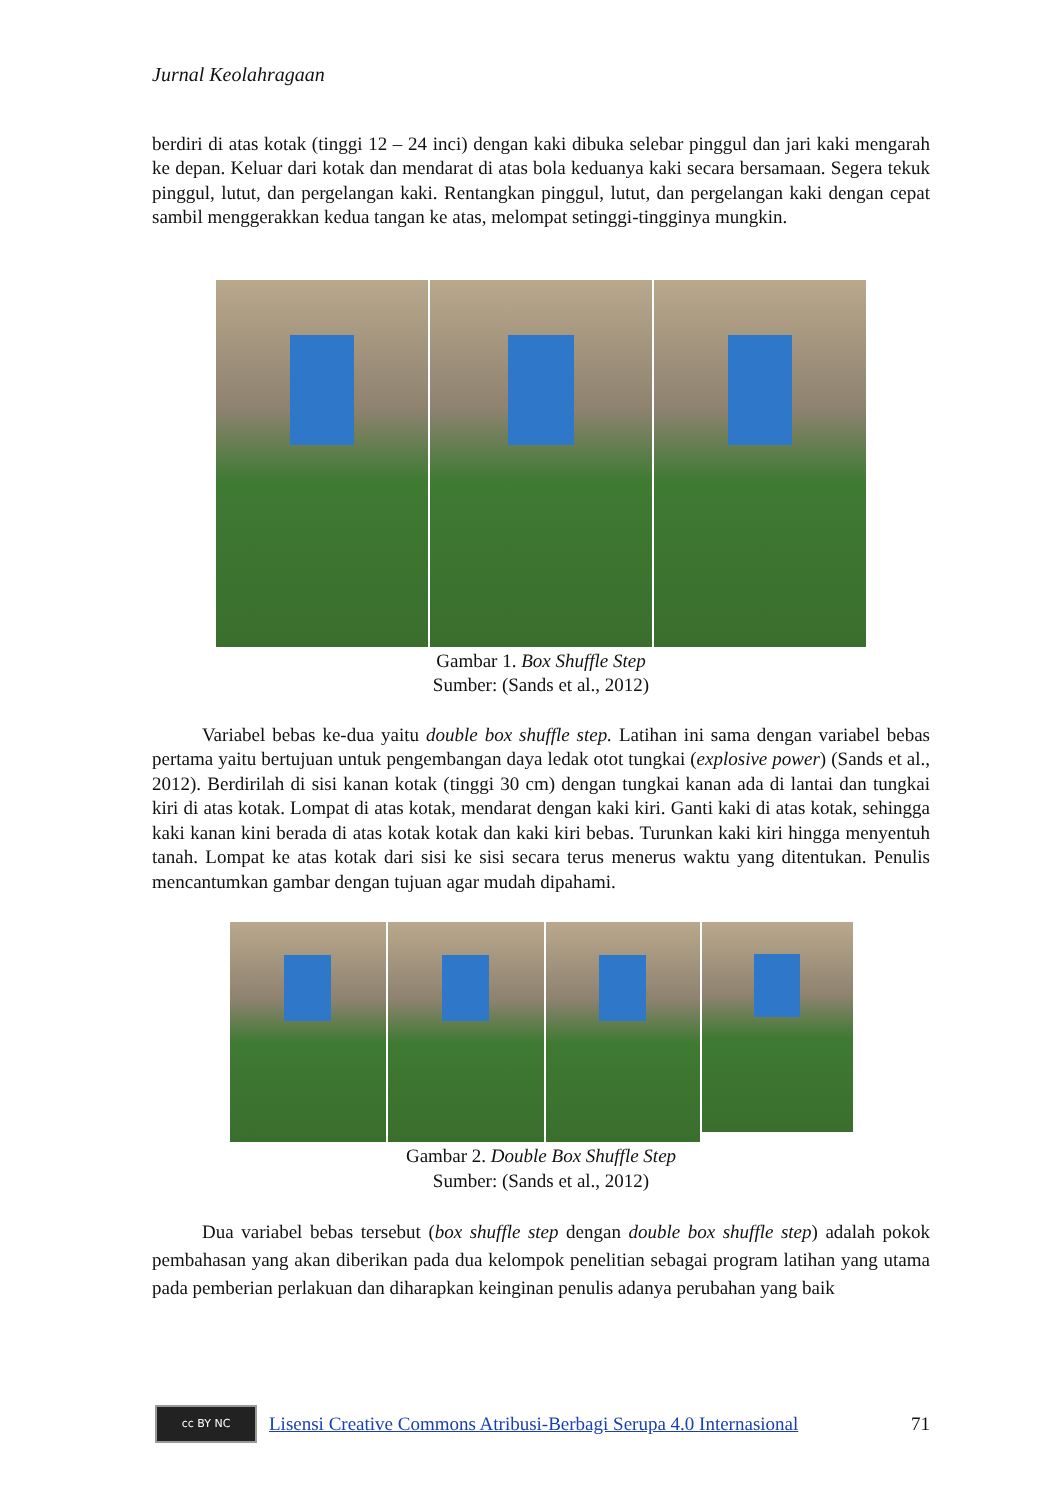Jurnal Keolahragaan
berdiri di atas kotak (tinggi 12 – 24 inci) dengan kaki dibuka selebar pinggul dan jari kaki mengarah ke depan. Keluar dari kotak dan mendarat di atas bola keduanya kaki secara bersamaan. Segera tekuk pinggul, lutut, dan pergelangan kaki. Rentangkan pinggul, lutut, dan pergelangan kaki dengan cepat sambil menggerakkan kedua tangan ke atas, melompat setinggi-tingginya mungkin.
Gambar 1. Box Shuffle Step
Sumber: (Sands et al., 2012)
Variabel bebas ke-dua yaitu double box shuffle step. Latihan ini sama dengan variabel bebas pertama yaitu bertujuan untuk pengembangan daya ledak otot tungkai (explosive power) (Sands et al., 2012). Berdirilah di sisi kanan kotak (tinggi 30 cm) dengan tungkai kanan ada di lantai dan tungkai kiri di atas kotak. Lompat di atas kotak, mendarat dengan kaki kiri. Ganti kaki di atas kotak, sehingga kaki kanan kini berada di atas kotak kotak dan kaki kiri bebas. Turunkan kaki kiri hingga menyentuh tanah. Lompat ke atas kotak dari sisi ke sisi secara terus menerus waktu yang ditentukan. Penulis mencantumkan gambar dengan tujuan agar mudah dipahami.
Gambar 2. Double Box Shuffle Step
Sumber: (Sands et al., 2012)
Dua variabel bebas tersebut (box shuffle step dengan double box shuffle step) adalah pokok pembahasan yang akan diberikan pada dua kelompok penelitian sebagai program latihan yang utama pada pemberian perlakuan dan diharapkan keinginan penulis adanya perubahan yang baik
cc BY NC
Lisensi Creative Commons Atribusi-Berbagi Serupa 4.0 Internasional 71